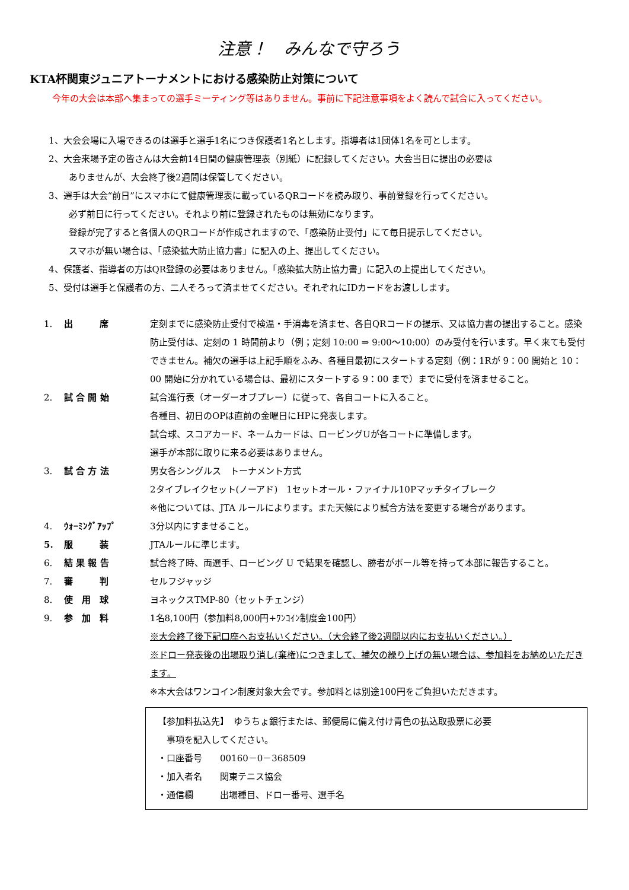注意！　みんなで守ろう
KTA杯関東ジュニアトーナメントにおける感染防止対策について
今年の大会は本部へ集まっての選手ミーティング等はありません。事前に下記注意事項をよく読んで試合に入ってください。
1、大会会場に入場できるのは選手と選手1名につき保護者1名とします。指導者は1団体1名を可とします。
2、大会来場予定の皆さんは大会前14日間の健康管理表（別紙）に記録してください。大会当日に提出の必要は
ありませんが、大会終了後2週間は保管してください。
3、選手は大会“前日”にスマホにて健康管理表に載っているQRコードを読み取り、事前登録を行ってください。
必ず前日に行ってください。それより前に登録されたものは無効になります。
登録が完了すると各個人のQRコードが作成されますので、「感染防止受付」にて毎日提示してください。
スマホが無い場合は、「感染拡大防止協力書」に記入の上、提出してください。
4、保護者、指導者の方はQR登録の必要はありません。「感染拡大防止協力書」に記入の上提出してください。
5、受付は選手と保護者の方、二人そろって済ませてください。それぞれにIDカードをお渡しします。
| 1. | 出 席 | 定刻までに感染防止受付で検温・手消毒を済ませ、各自QRコードの提示、又は協力書の提出すること。感染防止受付は、定刻の 1 時間前より（例；定刻 10:00 ⇒ 9:00～10:00）のみ受付を行います。早く来ても受付できません。補欠の選手は上記手順をふみ、各種目最初にスタートする定刻（例：1Rが 9：00 開始と 10：00 開始に分かれている場合は、最初にスタートする 9：00 まで）までに受付を済ませること。 |
| 2. | 試 合 開 始 | 試合進行表（オーダーオブプレー）に従って、各自コートに入ること。 各種目、初日のOPは直前の金曜日にHPに発表します。 試合球、スコアカード、ネームカードは、ロービングUが各コートに準備します。 選手が本部に取りに来る必要はありません。 |
| 3. | 試 合 方 法 | 男女各シングルス トーナメント方式 2タイブレイクセット(ノーアド) 1セットオール・ファイナル10Pマッチタイブレーク ※他については、JTA ルールによります。また天候により試合方法を変更する場合があります。 |
| 4. | ｳｫｰﾐﾝｸﾞｱｯﾌﾟ | 3分以内にすませること。 |
| 5. | 服 装 | JTAルールに準じます。 |
| 6. | 結 果 報 告 | 試合終了時、両選手、ロービング U で結果を確認し、勝者がボール等を持って本部に報告すること。 |
| 7. | 審 判 | セルフジャッジ |
| 8. | 使 用 球 | ヨネックスTMP-80（セットチェンジ） |
| 9. | 参 加 料 | 1名8,100円（参加料8,000円+ﾜﾝｺｲﾝ制度金100円） ※大会終了後下記口座へお支払いください。（大会終了後2週間以内にお支払いください。） ※ドロー発表後の出場取り消し(棄権)につきまして、補欠の繰り上げの無い場合は、参加料をお納めいただきます。 ※本大会はワンコイン制度対象大会です。参加料とは別途100円をご負担いただきます。 |
【参加料払込先】　ゆうちょ銀行または、郵便局に備え付け青色の払込取扱票に必要
　事項を記入してください。
・口座番号　　00160－0－368509
・加入者名　　関東テニス協会
・通信欄　　　出場種目、ドロー番号、選手名